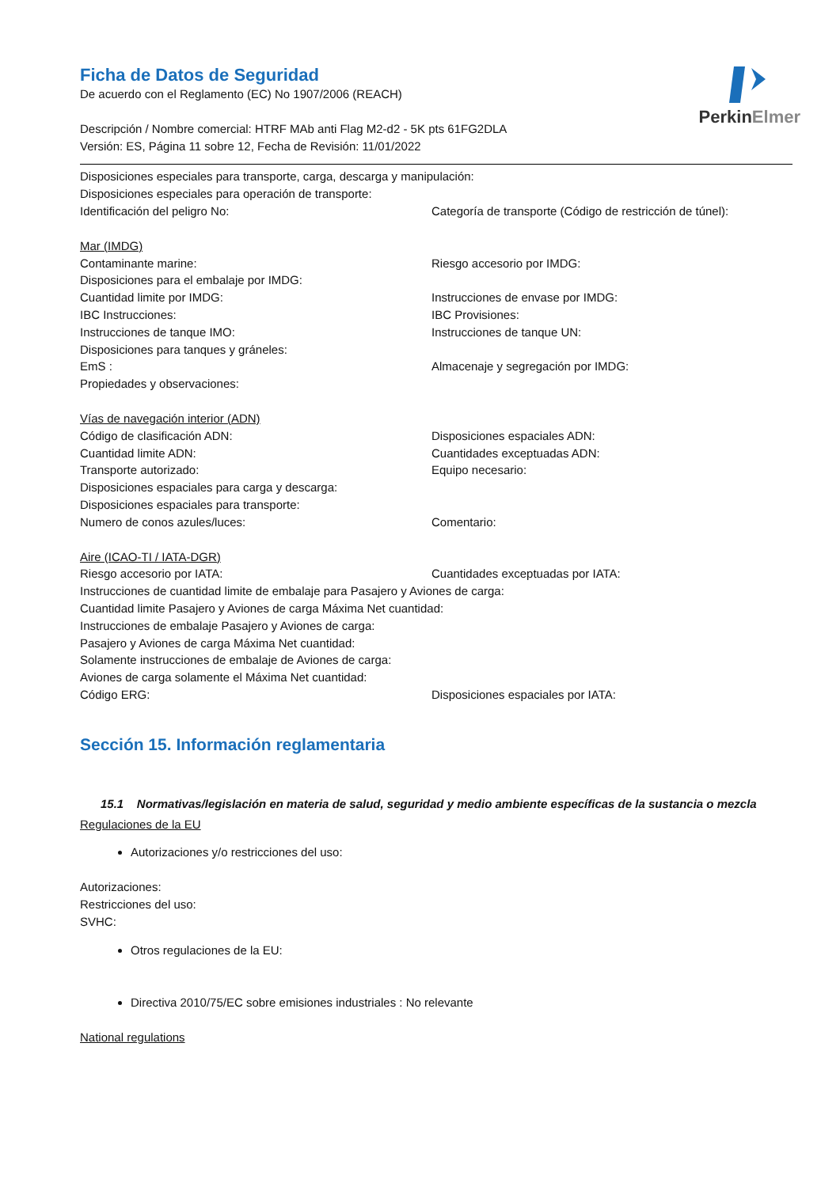PerkinElmer
Ficha de Datos de Seguridad
De acuerdo con el Reglamento (EC) No 1907/2006 (REACH)
Descripción / Nombre comercial: HTRF MAb anti Flag M2-d2 - 5K pts 61FG2DLA
Versión: ES, Página 11 sobre 12, Fecha de Revisión: 11/01/2022
Disposiciones especiales para transporte, carga, descarga y manipulación:
Disposiciones especiales para operación de transporte:
Identificación del peligro No: Categoría de transporte (Código de restricción de túnel):
Mar (IMDG)
Contaminante marine: Riesgo accesorio por IMDG:
Disposiciones para el embalaje por IMDG:
Cuantidad limite por IMDG: Instrucciones de envase por IMDG:
IBC Instrucciones: IBC Provisiones:
Instrucciones de tanque IMO: Instrucciones de tanque UN:
Disposiciones para tanques y gráneles:
EmS : Almacenaje y segregación por IMDG:
Propiedades y observaciones:
Vías de navegación interior (ADN)
Código de clasificación ADN: Disposiciones espaciales ADN:
Cuantidad limite ADN: Cuantidades exceptuadas ADN:
Transporte autorizado: Equipo necesario:
Disposiciones espaciales para carga y descarga:
Disposiciones espaciales para transporte:
Numero de conos azules/luces: Comentario:
Aire (ICAO-TI / IATA-DGR)
Riesgo accesorio por IATA: Cuantidades exceptuadas por IATA:
Instrucciones de cuantidad limite de embalaje para Pasajero y Aviones de carga:
Cuantidad limite Pasajero y Aviones de carga Máxima Net cuantidad:
Instrucciones de embalaje Pasajero y Aviones de carga:
Pasajero y Aviones de carga Máxima Net cuantidad:
Solamente instrucciones de embalaje de Aviones de carga:
Aviones de carga solamente el Máxima Net cuantidad:
Código ERG: Disposiciones espaciales por IATA:
Sección 15. Información reglamentaria
15.1 Normativas/legislación en materia de salud, seguridad y medio ambiente específicas de la sustancia o mezcla
Regulaciones de la EU
Autorizaciones y/o restricciones del uso:
Autorizaciones:
Restricciones del uso:
SVHC:
Otros regulaciones de la EU:
Directiva 2010/75/EC sobre emisiones industriales : No relevante
National regulations